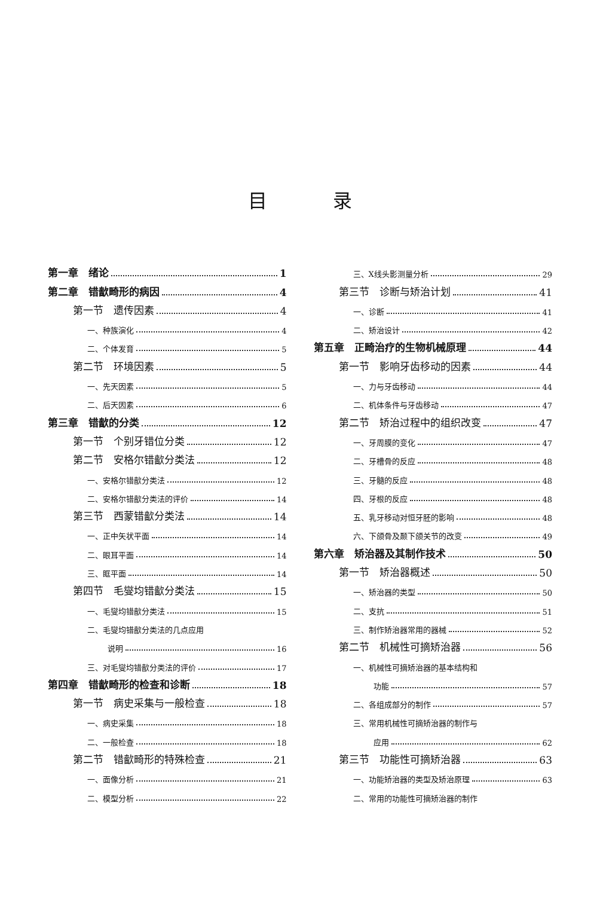目录
第一章　绪论 1
第二章　错㱇畸形的病因 4
第一节　遗传因素 4
一、种族演化 4
二、个体发育 5
第二节　环境因素 5
一、先天因素 5
二、后天因素 6
第三章　错㱇的分类 12
第一节　个别牙错位分类 12
第二节　安格尔错㱇分类法 12
一、安格尔错㱇分类法 12
二、安格尔错㱇分类法的评价 14
第三节　西蒙错㱇分类法 14
一、正中矢状平面 14
二、眼耳平面 14
三、眶平面 14
第四节　毛燮均错㱇分类法 15
一、毛燮均错㱇分类法 15
二、毛燮均错㱇分类法的几点应用
说明 16
三、对毛燮均错㱇分类法的评价 17
第四章　错㱇畸形的检查和诊断 18
第一节　病史采集与一般检查 18
一、病史采集 18
二、一般检查 18
第二节　错㱇畸形的特殊检查 21
一、面像分析 21
二、模型分析 22
三、X线头影测量分析 29
第三节　诊断与矫治计划 41
一、诊断 41
二、矫治设计 42
第五章　正畸治疗的生物机械原理 44
第一节　影响牙齿移动的因素 44
一、力与牙齿移动 44
二、机体条件与牙齿移动 47
第二节　矫治过程中的组织改变 47
一、牙周膜的变化 47
二、牙槽骨的反应 48
三、牙髓的反应 48
四、牙根的反应 48
五、乳牙移动对恒牙胚的影响 48
六、下颌骨及颞下颌关节的改变 49
第六章　矫治器及其制作技术 50
第一节　矫治器概述 50
一、矫治器的类型 50
二、支抗 51
三、制作矫治器常用的器械 52
第二节　机械性可摘矫治器 56
一、机械性可摘矫治器的基本结构和
功能 57
二、各组成部分的制作 57
三、常用机械性可摘矫治器的制作与
应用 62
第三节　功能性可摘矫治器 63
一、功能矫治器的类型及矫治原理 63
二、常用的功能性可摘矫治器的制作